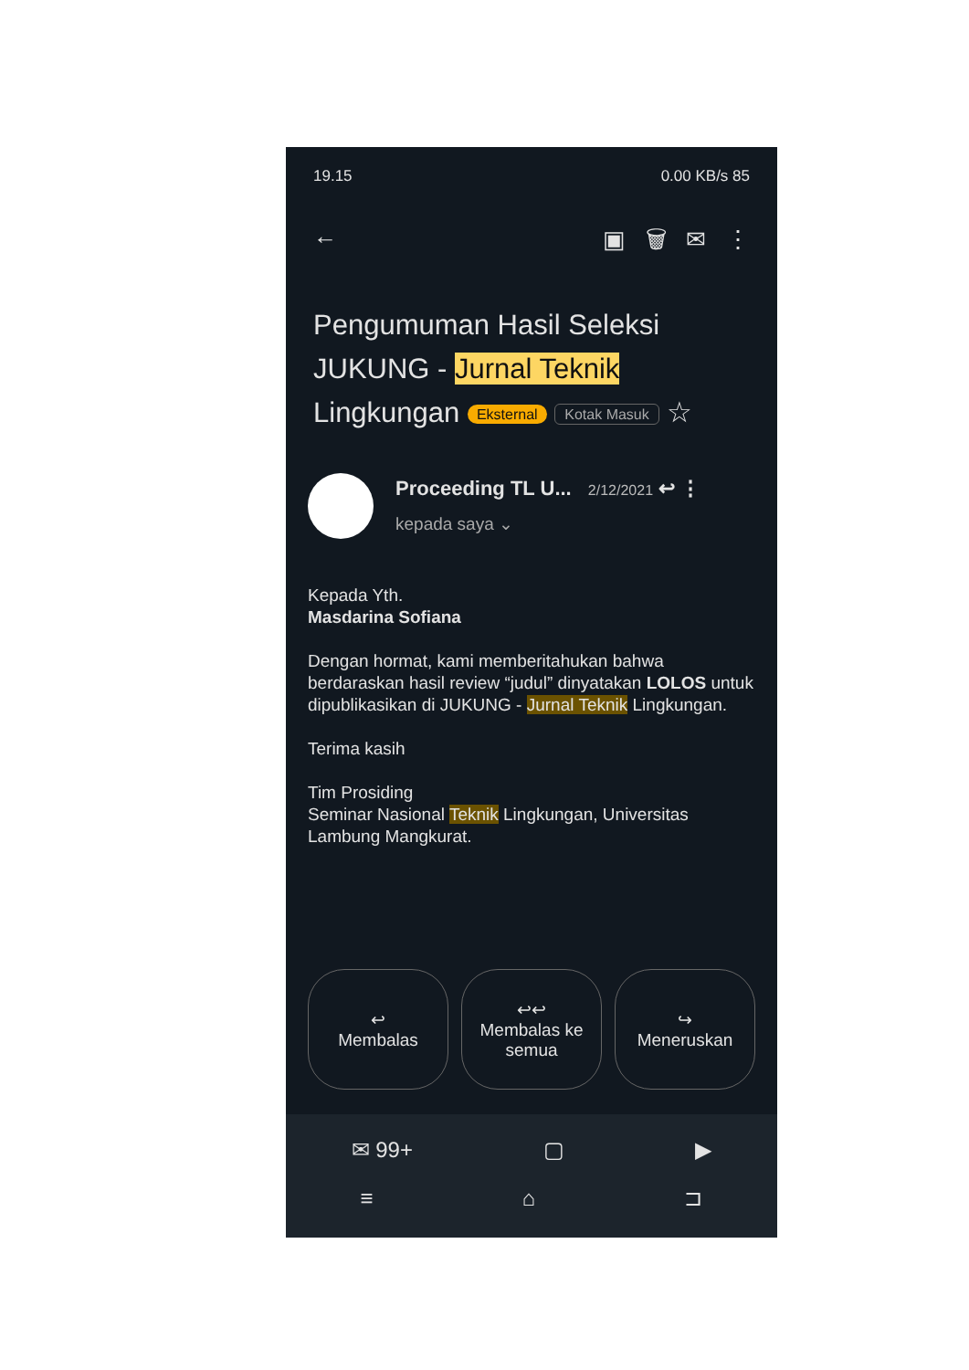19.15 0.00 KB/s 85
← ▣ 🗑 ✉ ⋮
Pengumuman Hasil Seleksi JUKUNG - Jurnal Teknik Lingkungan Eksternal Kotak Masuk ☆
Proceeding TL U... 2/12/2021 ↩ ⋮
kepada saya ⌄
Kepada Yth.
Masdarina Sofiana
Dengan hormat, kami memberitahukan bahwa berdaraskan hasil review “judul” dinyatakan LOLOS untuk dipublikasikan di JUKUNG - Jurnal Teknik Lingkungan.
Terima kasih
Tim Prosiding
Seminar Nasional Teknik Lingkungan, Universitas Lambung Mangkurat.
↩
Membalas
↩↩
Membalas ke semua
↪
Meneruskan
✉ 99+ ▢ ▶
≡ ⌂ ⊐